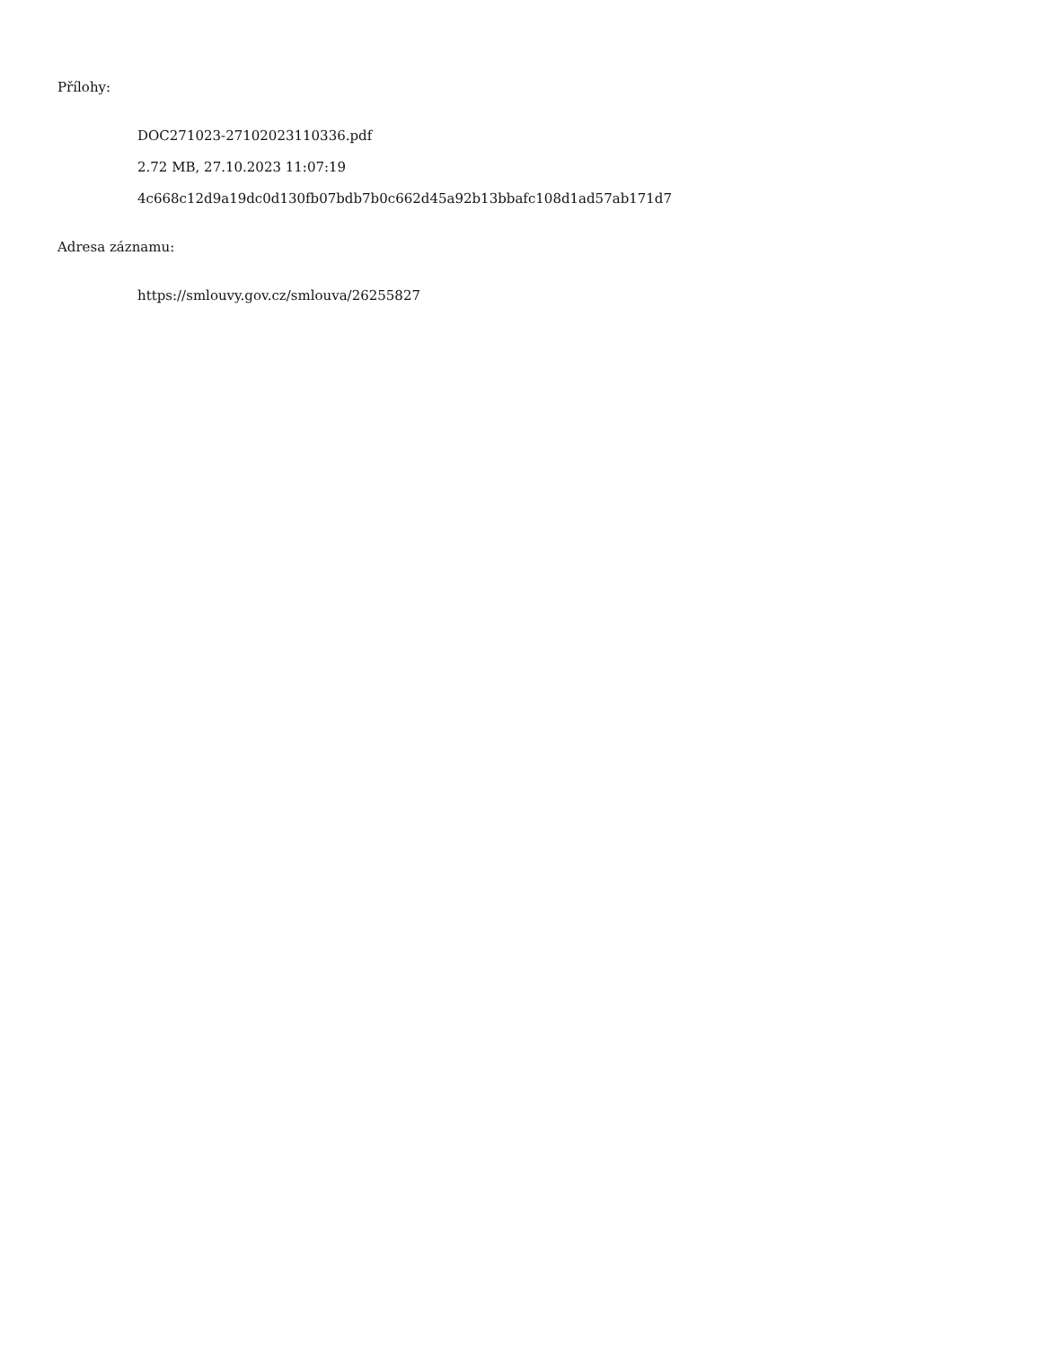Přílohy:
DOC271023-27102023110336.pdf
2.72 MB, 27.10.2023 11:07:19
4c668c12d9a19dc0d130fb07bdb7b0c662d45a92b13bbafc108d1ad57ab171d7
Adresa záznamu:
https://smlouvy.gov.cz/smlouva/26255827